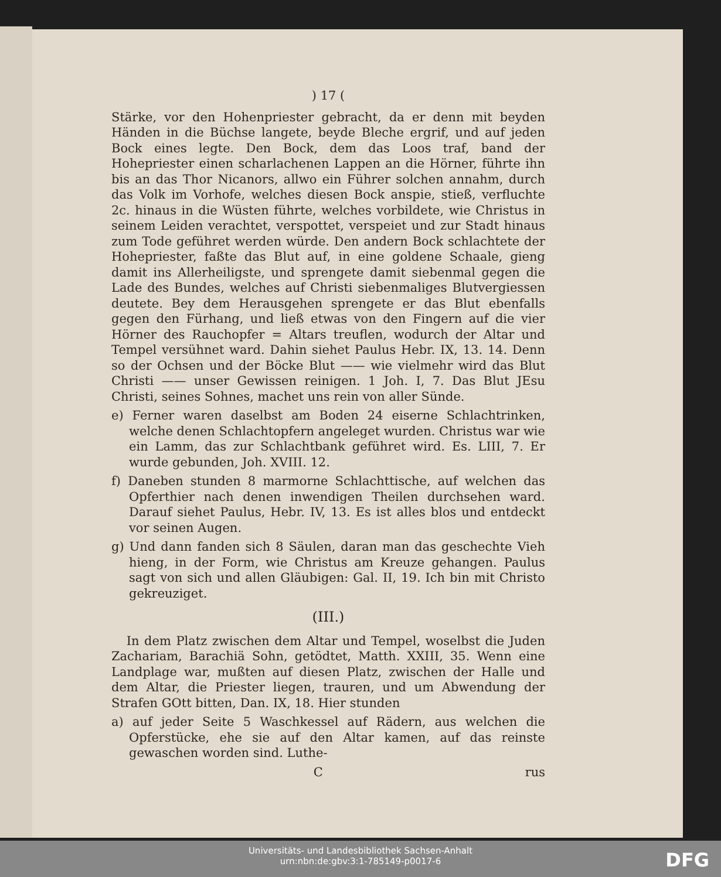) 17 (
Stärke, vor den Hohenpriester gebracht, da er denn mit beyden Händen in die Büchse langete, beyde Bleche ergrif, und auf jeden Bock eines legte. Den Bock, dem das Loos traf, band der Hohepriester einen scharlachenen Lappen an die Hörner, führte ihn bis an das Thor Nicanors, allwo ein Führer solchen annahm, durch das Volk im Vorhofe, welches diesen Bock anspie, stieß, verfluchte 2c. hinaus in die Wüsten führte, welches vorbildete, wie Christus in seinem Leiden verachtet, verspottet, verspeiet und zur Stadt hinaus zum Tode geführet werden würde. Den andern Bock schlachtete der Hohepriester, faßte das Blut auf, in eine goldene Schaale, gieng damit ins Allerheiligste, und sprengete damit siebenmal gegen die Lade des Bundes, welches auf Christi siebenmaliges Blutvergiessen deutete. Bey dem Herausgehen sprengete er das Blut ebenfalls gegen den Fürhang, und ließ etwas von den Fingern auf die vier Hörner des Rauchopfer = Altars treuflen, wodurch der Altar und Tempel versühnet ward. Dahin siehet Paulus Hebr. IX, 13. 14. Denn so der Ochsen und der Böcke Blut —— wie vielmehr wird das Blut Christi —— unser Gewissen reinigen. 1 Joh. I, 7. Das Blut JEsu Christi, seines Sohnes, machet uns rein von aller Sünde.
e) Ferner waren daselbst am Boden 24 eiserne Schlachtrinken, welche denen Schlachtopfern angeleget wurden. Christus war wie ein Lamm, das zur Schlachtbank geführet wird. Es. LIII, 7. Er wurde gebunden, Joh. XVIII. 12.
f) Daneben stunden 8 marmorne Schlachttische, auf welchen das Opferthier nach denen inwendigen Theilen durchsehen ward. Darauf siehet Paulus, Hebr. IV, 13. Es ist alles blos und entdeckt vor seinen Augen.
g) Und dann fanden sich 8 Säulen, daran man das geschechte Vieh hieng, in der Form, wie Christus am Kreuze gehangen. Paulus sagt von sich und allen Gläubigen: Gal. II, 19. Ich bin mit Christo gekreuziget.
(III.)
In dem Platz zwischen dem Altar und Tempel, woselbst die Juden Zachariam, Barachiä Sohn, getödtet, Matth. XXIII, 35. Wenn eine Landplage war, mußten auf diesen Platz, zwischen der Halle und dem Altar, die Priester liegen, trauren, und um Abwendung der Strafen GOtt bitten, Dan. IX, 18. Hier stunden
a) auf jeder Seite 5 Waschkessel auf Rädern, aus welchen die Opferstücke, ehe sie auf den Altar kamen, auf das reinste gewaschen worden sind. Luthe-
C rus
Universitäts- und Landesbibliothek Sachsen-Anhalt
urn:nbn:de:gbv:3:1-785149-p0017-6
DFG